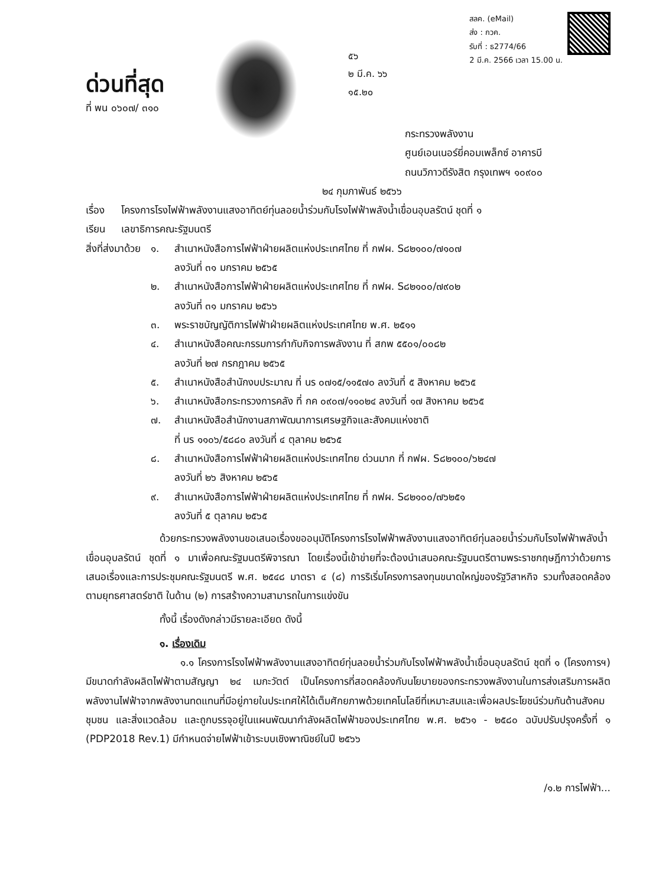ด่วนที่สุด
ที่ พน ๐๖๐๗/ ๓๑๐
๕๖
๒ มี.ค. ๖๖
๑๕.๒๐
สลค. (eMail)
ส่ง : กวค.
รับที่ : ธ2774/66
2 มี.ค. 2566 เวลา 15.00 น.
กระทรวงพลังงาน
ศูนย์เอนเนอร์ยี่คอมเพล็กซ์ อาคารบี
ถนนวิภาวดีรังสิต กรุงเทพฯ ๑๐๙๐๐
๒๔ กุมภาพันธ์ ๒๕๖๖
เรื่อง โครงการโรงไฟฟ้าพลังงานแสงอาทิตย์ทุ่นลอยน้ำร่วมกับโรงไฟฟ้าพลังน้ำเขื่อนอุบลรัตน์ ชุดที่ ๑
เรียน เลขาธิการคณะรัฐมนตรี
สิ่งที่ส่งมาด้วย
๑. สำเนาหนังสือการไฟฟ้าฝ่ายผลิตแห่งประเทศไทย ที่ กฟผ. S๘๒๑๐๐/๗๑๐๗
ลงวันที่ ๓๑ มกราคม ๒๕๖๕
๒. สำเนาหนังสือการไฟฟ้าฝ่ายผลิตแห่งประเทศไทย ที่ กฟผ. S๘๒๑๐๐/๗๙๐๒
ลงวันที่ ๓๑ มกราคม ๒๕๖๖
๓. พระราชบัญญัติการไฟฟ้าฝ่ายผลิตแห่งประเทศไทย พ.ศ. ๒๕๑๑
๔. สำเนาหนังสือคณะกรรมการกำกับกิจการพลังงาน ที่ สกพ ๕๕๐๑/๐๐๘๒
ลงวันที่ ๒๗ กรกฎาคม ๒๕๖๕
๕. สำเนาหนังสือสำนักงบประมาณ ที่ นร ๐๗๑๕/๑๑๕๗๐ ลงวันที่ ๕ สิงหาคม ๒๕๖๕
๖. สำเนาหนังสือกระทรวงการคลัง ที่ กค ๐๙๐๗/๑๑๐๒๔ ลงวันที่ ๑๗ สิงหาคม ๒๕๖๕
๗. สำเนาหนังสือสำนักงานสภาพัฒนาการเศรษฐกิจและสังคมแห่งชาติ
ที่ นร ๑๑๐๖/๕๘๘๐ ลงวันที่ ๔ ตุลาคม ๒๕๖๕
๘. สำเนาหนังสือการไฟฟ้าฝ่ายผลิตแห่งประเทศไทย ด่วนมาก ที่ กฟผ. S๘๒๑๐๐/๖๒๔๗
ลงวันที่ ๒๖ สิงหาคม ๒๕๖๕
๙. สำเนาหนังสือการไฟฟ้าฝ่ายผลิตแห่งประเทศไทย ที่ กฟผ. S๘๒๑๐๐/๗๖๒๕๑
ลงวันที่ ๕ ตุลาคม ๒๕๖๕
ด้วยกระทรวงพลังงานขอเสนอเรื่องขออนุมัติโครงการโรงไฟฟ้าพลังงานแสงอาทิตย์ทุ่นลอยน้ำร่วมกับโรงไฟฟ้าพลังน้ำเขื่อนอุบลรัตน์ ชุดที่ ๑ มาเพื่อคณะรัฐมนตรีพิจารณา โดยเรื่องนี้เข้าข่ายที่จะต้องนำเสนอคณะรัฐมนตรีตามพระราชกฤษฎีกาว่าด้วยการเสนอเรื่องและการประชุมคณะรัฐมนตรี พ.ศ. ๒๕๔๘ มาตรา ๔ (๘) การริเริ่มโครงการลงทุนขนาดใหญ่ของรัฐวิสาหกิจ รวมทั้งสอดคล้องตามยุทธศาสตร์ชาติ ในด้าน (๒) การสร้างความสามารถในการแข่งขัน
ทั้งนี้ เรื่องดังกล่าวมีรายละเอียด ดังนี้
๑. เรื่องเดิม
๑.๑ โครงการโรงไฟฟ้าพลังงานแสงอาทิตย์ทุ่นลอยน้ำร่วมกับโรงไฟฟ้าพลังน้ำเขื่อนอุบลรัตน์ ชุดที่ ๑ (โครงการฯ) มีขนาดกำลังผลิตไฟฟ้าตามสัญญา ๒๔ เมกะวัตต์ เป็นโครงการที่สอดคล้องกับนโยบายของกระทรวงพลังงานในการส่งเสริมการผลิตพลังงานไฟฟ้าจากพลังงานทดแทนที่มีอยู่ภายในประเทศให้ได้เต็มศักยภาพด้วยเทคโนโลยีที่เหมาะสมและเพื่อผลประโยชน์ร่วมกันด้านสังคม ชุมชน และสิ่งแวดล้อม และถูกบรรจุอยู่ในแผนพัฒนากำลังผลิตไฟฟ้าของประเทศไทย พ.ศ. ๒๕๖๑ - ๒๕๘๐ ฉบับปรับปรุงครั้งที่ ๑ (PDP2018 Rev.1) มีกำหนดจ่ายไฟฟ้าเข้าระบบเชิงพาณิชย์ในปี ๒๕๖๖
/๑.๒ การไฟฟ้า...